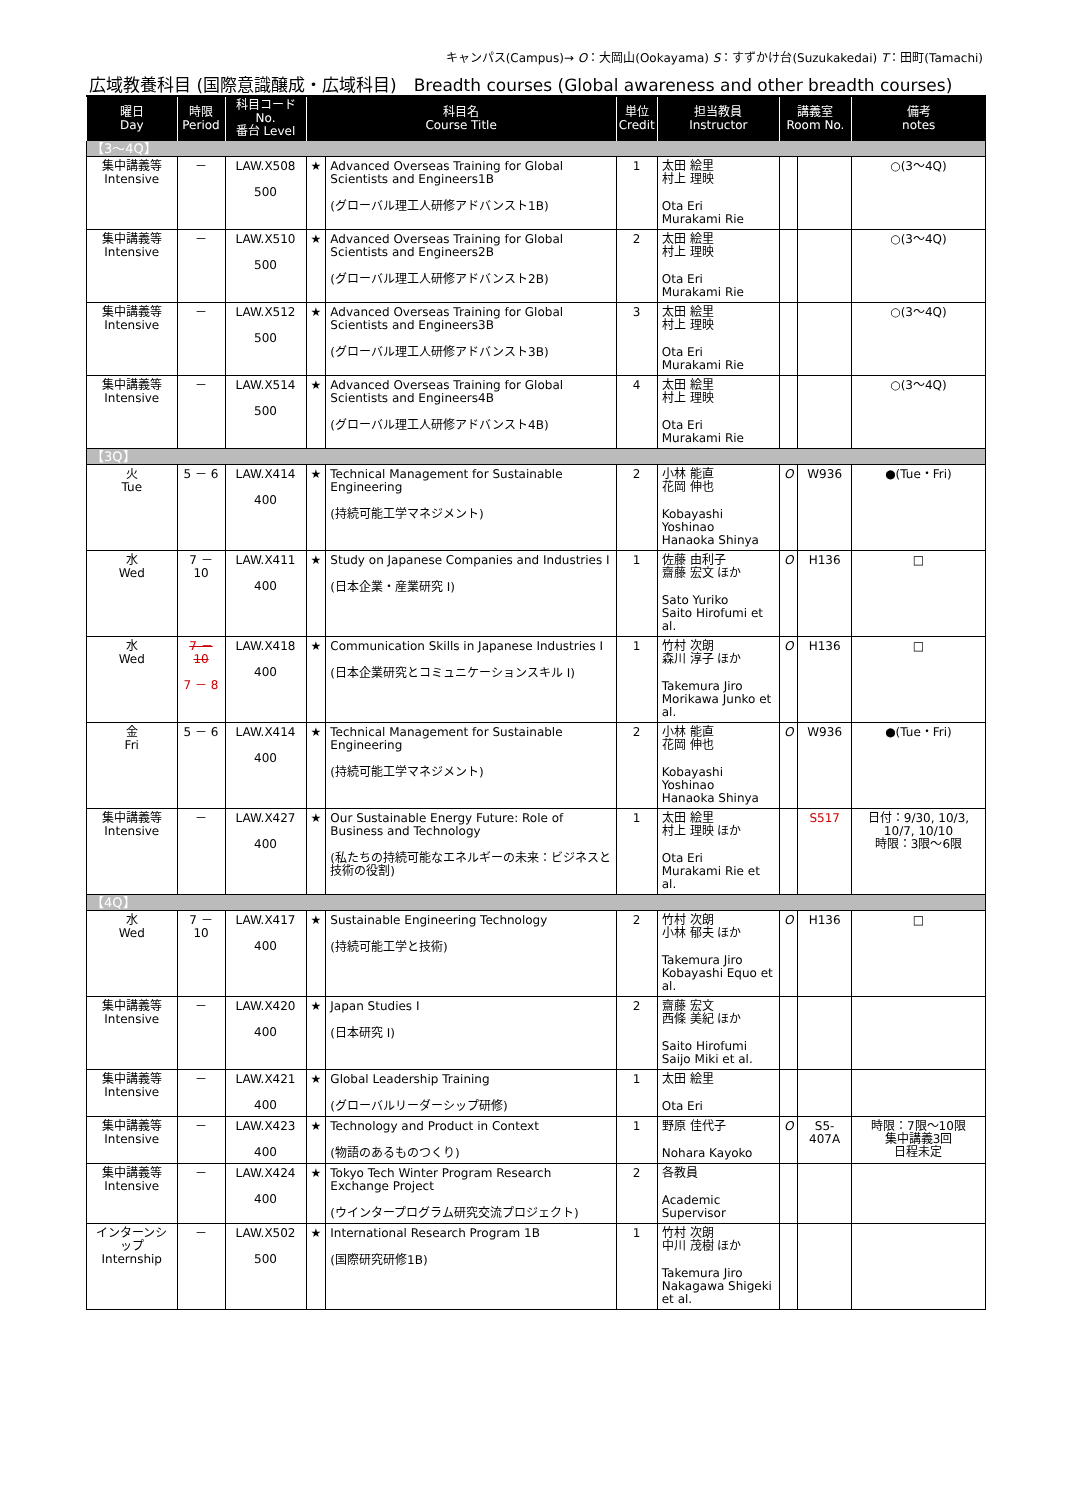キャンパス(Campus)→ O：大岡山(Ookayama) S：すずかけ台(Suzukakedai) T：田町(Tamachi)
広域教養科目 (国際意識醸成・広域科目)　Breadth courses (Global awareness and other breadth courses)
| 曜日 Day | 時限 Period | 科目コード No. 番台 Level | 科目名 Course Title | | 単位 Credit | 担当教員 Instructor | 講義室 Room No. | | 備考 notes |
| --- | --- | --- | --- | --- | --- | --- | --- | --- | --- |
| 【3～4Q】 | | | | | | | | | |
| 集中講義等 Intensive | － | LAW.X508 500 | ★ | Advanced Overseas Training for Global Scientists and Engineers1B (グローバル理工人研修アドバンスト1B) | 1 | 太田 絵里 村上 理映 Ota Eri Murakami Rie | | | ○(3～4Q) |
| 集中講義等 Intensive | － | LAW.X510 500 | ★ | Advanced Overseas Training for Global Scientists and Engineers2B (グローバル理工人研修アドバンスト2B) | 2 | 太田 絵里 村上 理映 Ota Eri Murakami Rie | | | ○(3～4Q) |
| 集中講義等 Intensive | － | LAW.X512 500 | ★ | Advanced Overseas Training for Global Scientists and Engineers3B (グローバル理工人研修アドバンスト3B) | 3 | 太田 絵里 村上 理映 Ota Eri Murakami Rie | | | ○(3～4Q) |
| 集中講義等 Intensive | － | LAW.X514 500 | ★ | Advanced Overseas Training for Global Scientists and Engineers4B (グローバル理工人研修アドバンスト4B) | 4 | 太田 絵里 村上 理映 Ota Eri Murakami Rie | | | ○(3～4Q) |
| 【3Q】 | | | | | | | | | |
| 火 Tue | 5 － 6 | LAW.X414 400 | ★ | Technical Management for Sustainable Engineering (持続可能工学マネジメント) | 2 | 小林 能直 花岡 伸也 Kobayashi Yoshinao Hanaoka Shinya | O | W936 | ●(Tue・Fri) |
| 水 Wed | 7 － 10 | LAW.X411 400 | ★ | Study on Japanese Companies and Industries I (日本企業・産業研究 I) | 1 | 佐藤 由利子 齋藤 宏文 ほか Sato Yuriko Saito Hirofumi et al. | O | H136 | □ |
| 水 Wed | 7 － 10 7 － 8 | LAW.X418 400 | ★ | Communication Skills in Japanese Industries I (日本企業研究とコミュニケーションスキル I) | 1 | 竹村 次朗 森川 淳子 ほか Takemura Jiro Morikawa Junko et al. | O | H136 | □ |
| 金 Fri | 5 － 6 | LAW.X414 400 | ★ | Technical Management for Sustainable Engineering (持続可能工学マネジメント) | 2 | 小林 能直 花岡 伸也 Kobayashi Yoshinao Hanaoka Shinya | O | W936 | ●(Tue・Fri) |
| 集中講義等 Intensive | － | LAW.X427 400 | ★ | Our Sustainable Energy Future: Role of Business and Technology (私たちの持続可能なエネルギーの未来：ビジネスと技術の役割) | 1 | 太田 絵里 村上 理映 ほか Ota Eri Murakami Rie et al. | | S517 | 日付：9/30, 10/3, 10/7, 10/10 時限：3限～6限 |
| 【4Q】 | | | | | | | | | |
| 水 Wed | 7 － 10 | LAW.X417 400 | ★ | Sustainable Engineering Technology (持続可能工学と技術) | 2 | 竹村 次朗 小林 郁夫 ほか Takemura Jiro Kobayashi Equo et al. | O | H136 | □ |
| 集中講義等 Intensive | － | LAW.X420 400 | ★ | Japan Studies I (日本研究 I) | 2 | 齋藤 宏文 西條 美紀 ほか Saito Hirofumi Saijo Miki et al. | | | |
| 集中講義等 Intensive | － | LAW.X421 400 | ★ | Global Leadership Training (グローバルリーダーシップ研修) | 1 | 太田 絵里 Ota Eri | | | |
| 集中講義等 Intensive | － | LAW.X423 400 | ★ | Technology and Product in Context (物語のあるものつくり) | 1 | 野原 佳代子 Nohara Kayoko | O | S5-407A | 時限：7限～10限 集中講義3回 日程未定 |
| 集中講義等 Intensive | － | LAW.X424 400 | ★ | Tokyo Tech Winter Program Research Exchange Project (ウインタープログラム研究交流プロジェクト) | 2 | 各教員 Academic Supervisor | | | |
| インターンシップ Internship | － | LAW.X502 500 | ★ | International Research Program 1B (国際研究研修1B) | 1 | 竹村 次朗 中川 茂樹 ほか Takemura Jiro Nakagawa Shigeki et al. | | | |